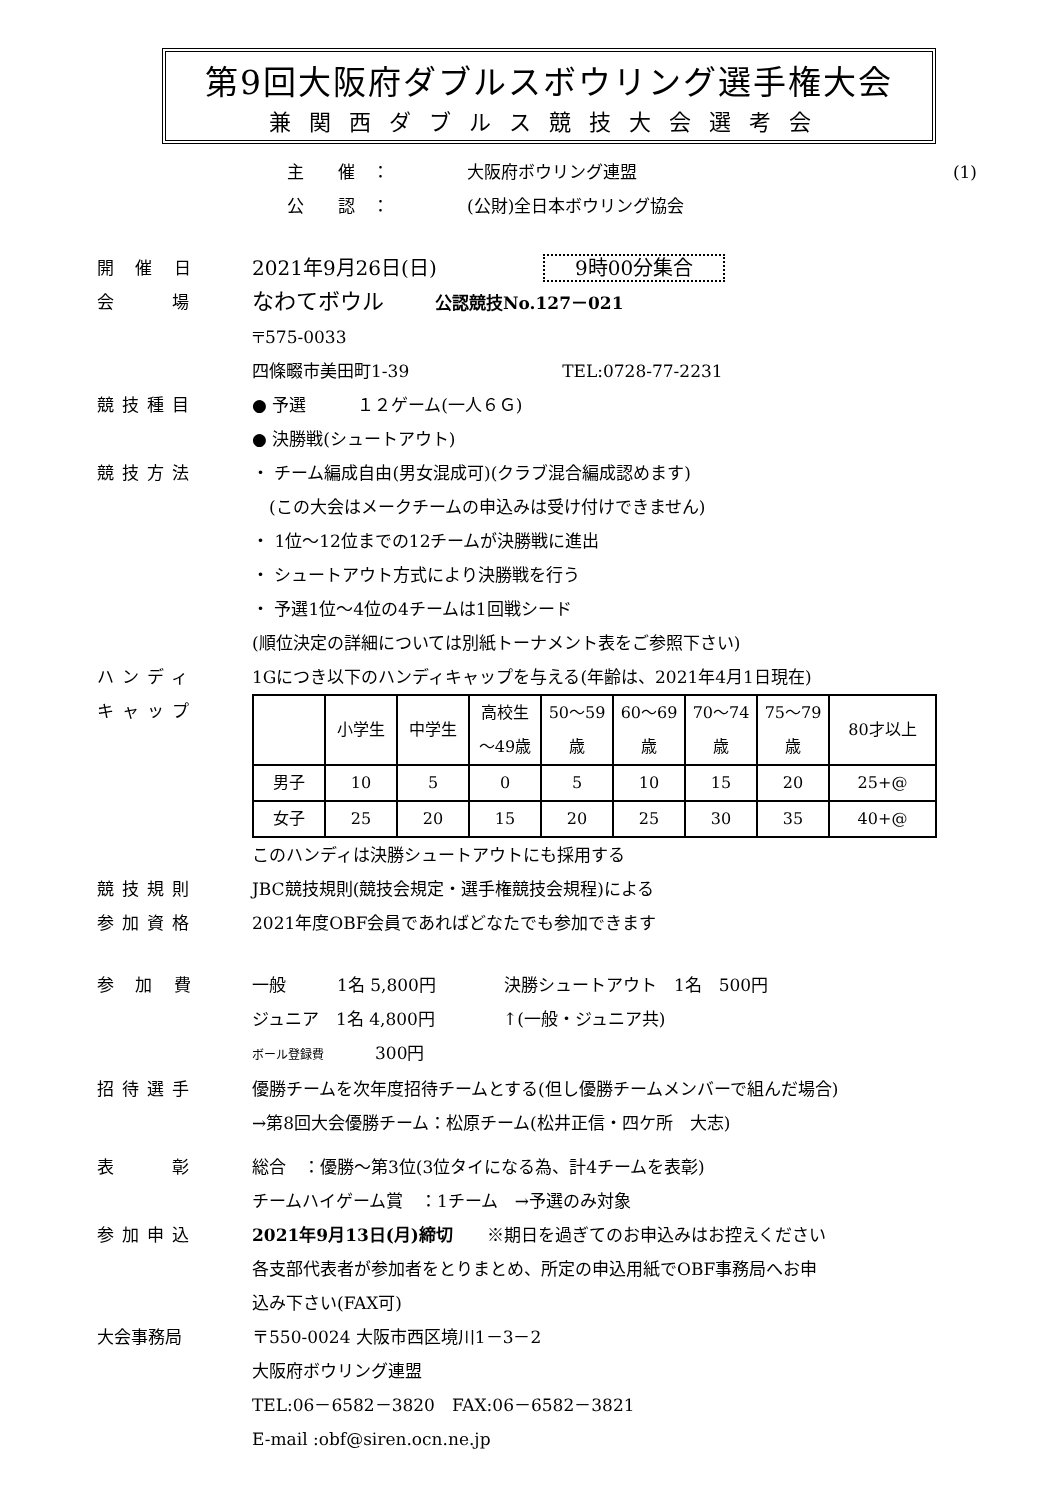第9回大阪府ダブルスボウリング選手権大会
兼関西ダブルス競技大会選考会
主　　催　： 大阪府ボウリング連盟 (1)
公　　認　： (公財)全日本ボウリング協会
開 催 日
2021年9月26日(日) 9時00分集合
会　　場
なわてボウル　　　公認競技No.127－021
〒575-0033
四條畷市美田町1-39　　　　　　　　　TEL:0728-77-2231
競技種目 ● 予選　　　１２ゲーム(一人６Ｇ)
● 決勝戦(シュートアウト)
競技方法 ・ チーム編成自由(男女混成可)(クラブ混合編成認めます)
　(この大会はメークチームの申込みは受け付けできません)
・ 1位～12位までの12チームが決勝戦に進出
・ シュートアウト方式により決勝戦を行う
・ 予選1位～4位の4チームは1回戦シード
(順位決定の詳細については別紙トーナメント表をご参照下さい)
ハンディ
キャップ
1Gにつき以下のハンディキャップを与える(年齢は、2021年4月1日現在)
| | 小学生 | 中学生 | 高校生 ～49歳 | 50～59 歳 | 60～69 歳 | 70～74 歳 | 75～79 歳 | 80才以上 |
| 男子 | 10 | 5 | 0 | 5 | 10 | 15 | 20 | 25+@ |
| 女子 | 25 | 20 | 15 | 20 | 25 | 30 | 35 | 40+@ |
このハンディは決勝シュートアウトにも採用する
競技規則 JBC競技規則(競技会規定・選手権競技会規程)による
参加資格 2021年度OBF会員であればどなたでも参加できます
参 加 費 一般　　　1名 5,800円　　　　決勝シュートアウト　1名　500円
ジュニア　1名 4,800円　　　　↑(一般・ジュニア共)
ボール登録費　　　300円
招待選手 優勝チームを次年度招待チームとする(但し優勝チームメンバーで組んだ場合)
→第8回大会優勝チーム：松原チーム(松井正信・四ケ所　大志)
表　　彰 総合　：優勝～第3位(3位タイになる為、計4チームを表彰)
チームハイゲーム賞　：1チーム　→予選のみ対象
参加申込 2021年9月13日(月)締切　　※期日を過ぎてのお申込みはお控えください
各支部代表者が参加者をとりまとめ、所定の申込用紙でOBF事務局へお申
込み下さい(FAX可)
大会事務局 〒550-0024 大阪市西区境川1－3－2
大阪府ボウリング連盟
TEL:06－6582－3820　FAX:06－6582－3821
E-mail :obf@siren.ocn.ne.jp